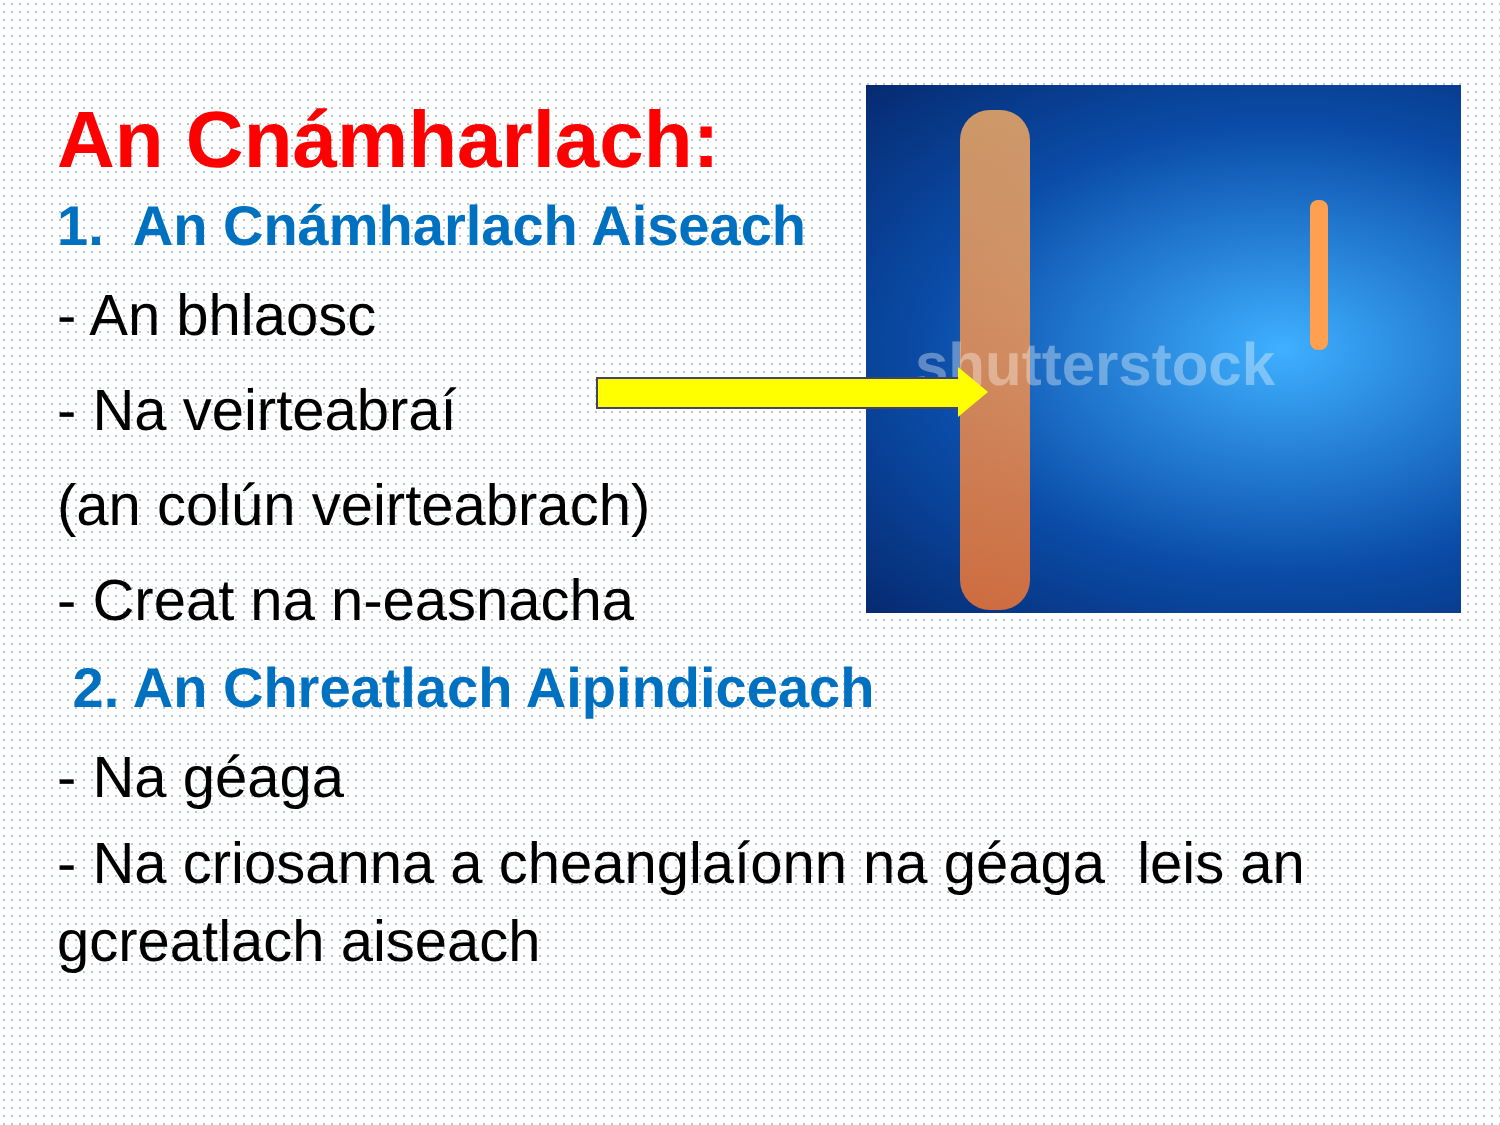shutterstock
An Cnámharlach:
1. An Cnámharlach Aiseach
- An bhlaosc
- Na veirteabraí
(an colún veirteabrach)
- Creat na n-easnacha
2. An Chreatlach Aipindiceach
- Na géaga
- Na criosanna a cheanglaíonn na géaga leis an gcreatlach aiseach